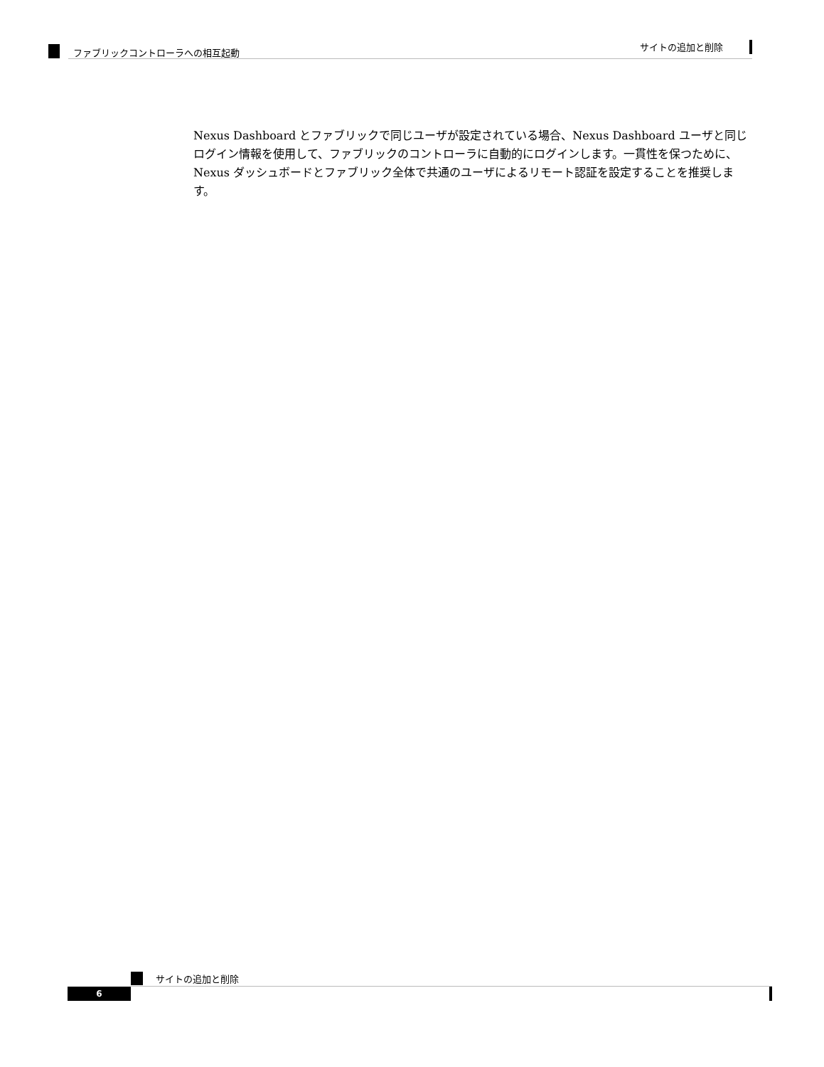サイトの追加と削除
ファブリックコントローラへの相互起動
Nexus Dashboard とファブリックで同じユーザが設定されている場合、Nexus Dashboard ユーザと同じログイン情報を使用して、ファブリックのコントローラに自動的にログインします。一貫性を保つために、Nexus ダッシュボードとファブリック全体で共通のユーザによるリモート認証を設定することを推奨します。
サイトの追加と削除
6